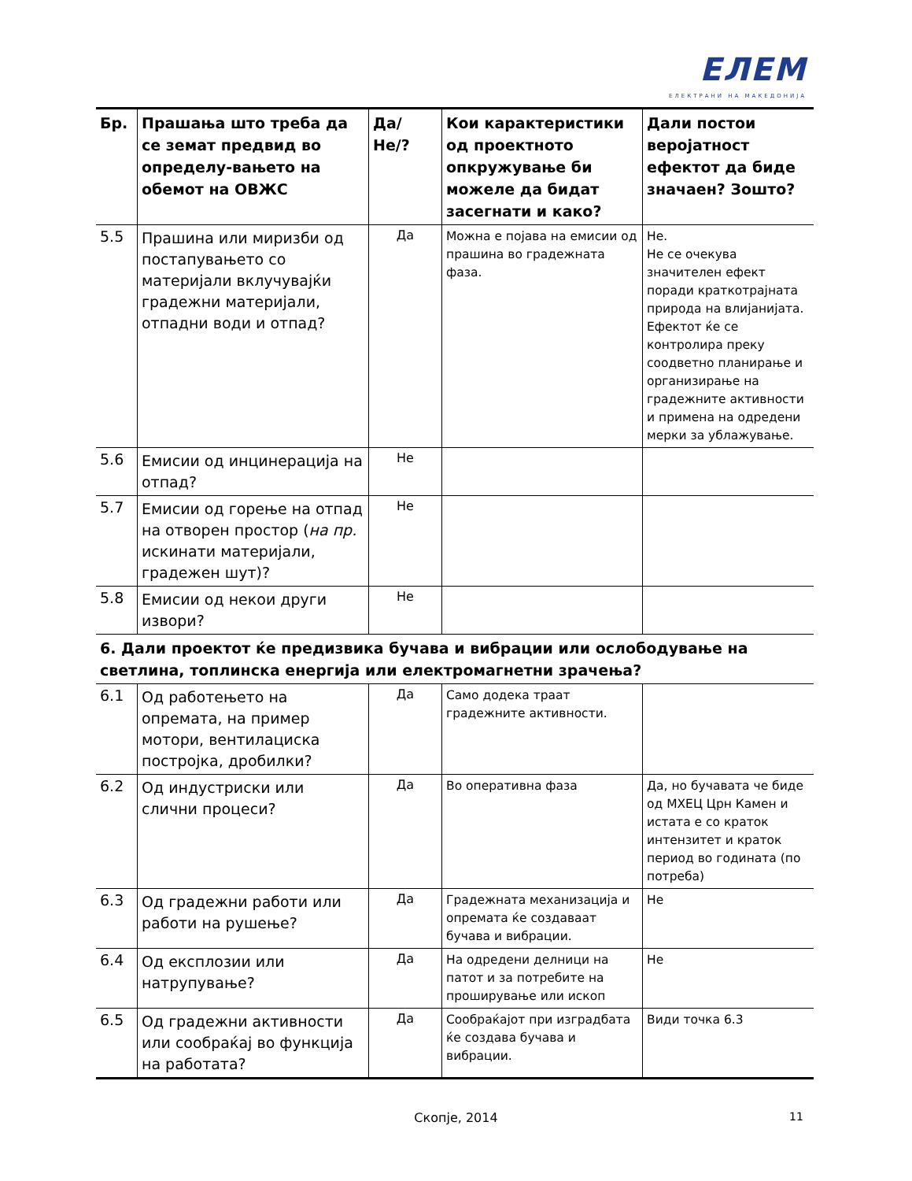ЕЛЕМ
ЕЛЕКТРАНИ НА МАКЕДОНИЈА
| Бр. | Прашања што треба да се земат предвид во определу-вањето на обемот на ОВЖС | Да/Не/? | Кои карактеристики од проектното опкружување би можеле да бидат засегнати и како? | Дали постои веројатност ефектот да биде значаен? Зошто? |
| --- | --- | --- | --- | --- |
| 5.5 | Прашина или миризби од постапувањето со материјали вклучувајќи градежни материјали, отпадни води и отпад? | Да | Можна е појава на емисии од прашина во градежната фаза. | Не. Не се очекува значителен ефект поради краткотрајната природа на влијанијата. Ефектот ќе се контролира преку соодветно планирање и организирање на градежните активности и примена на одредени мерки за ублажување. |
| 5.6 | Емисии од инцинерација на отпад? | Не | | |
| 5.7 | Емисии од горење на отпад на отворен простор ( на пр. искинати материјали, градежен шут)? | Не | | |
| 5.8 | Емисии од некои други извори? | Не | | |
| 6. Дали проектот ќе предизвика бучава и вибрации или ослободување на светлина, топлинска енергија или електромагнетни зрачења? | | | | |
| 6.1 | Од работењето на опремата, на пример мотори, вентилациска постројка, дробилки? | Да | Само додека траат градежните активности. | |
| 6.2 | Од индустриски или слични процеси? | Да | Во оперативна фаза | Да, но бучавата че биде од МХЕЦ Црн Камен и истата е со краток интензитет и краток период во годината (по потреба) |
| 6.3 | Од градежни работи или работи на рушење? | Да | Градежната механизација и опремата ќе создаваат бучава и вибрации. | Не |
| 6.4 | Од експлозии или натрупување? | Да | На одредени делници на патот и за потребите на проширување или ископ | Не |
| 6.5 | Од градежни активности или сообраќај во функција на работата? | Да | Сообраќајот при изградбата ќе создава бучава и вибрации. | Види точка 6.3 |
Скопје, 2014 11